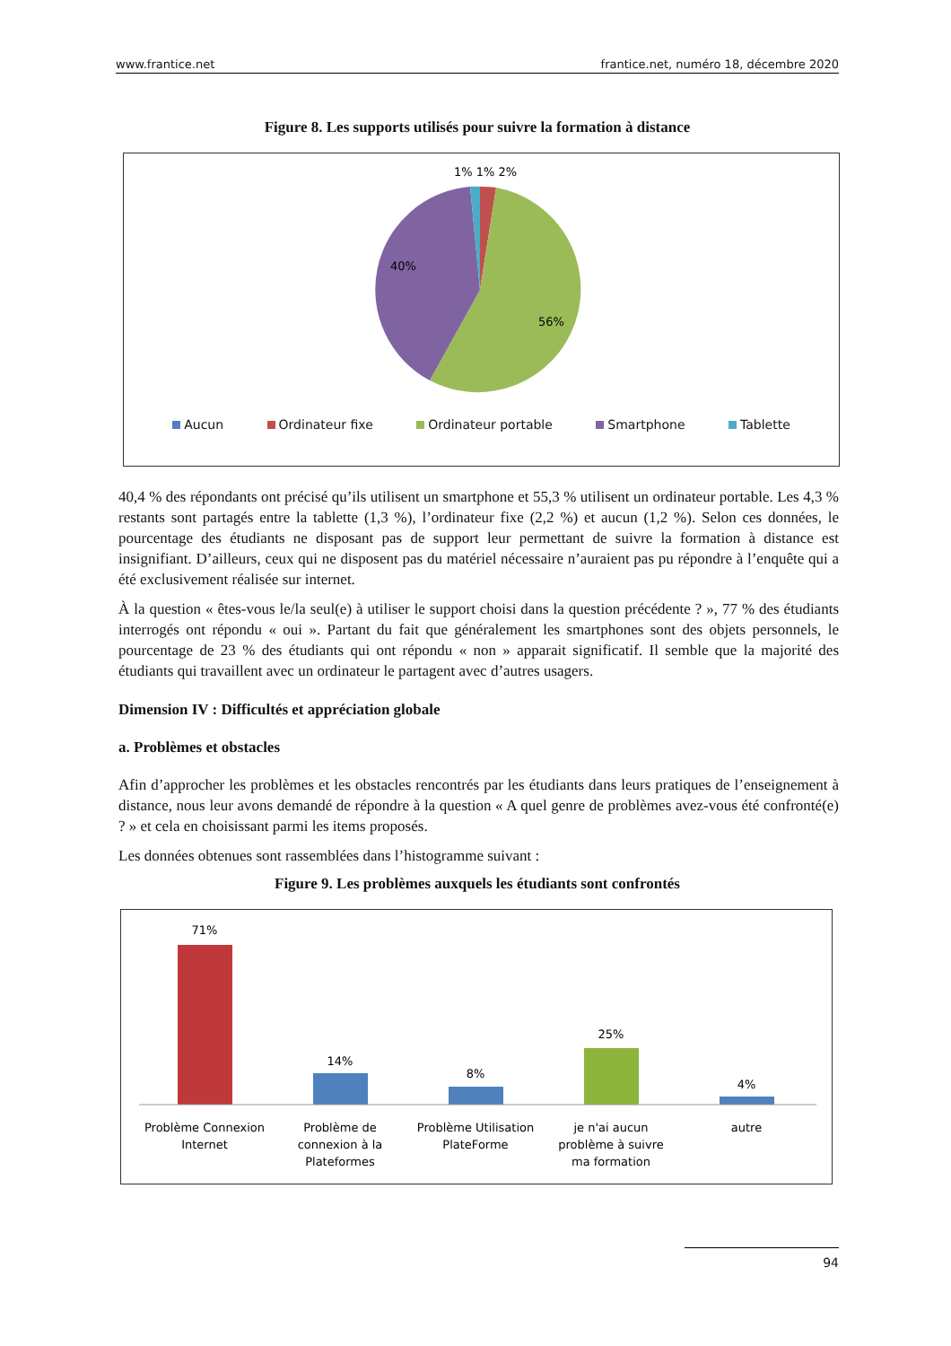www.frantice.net frantice.net, numéro 18, décembre 2020
Figure 8. Les supports utilisés pour suivre la formation à distance
1% 1% 2%
40%
56%
Aucun Ordinateur fixe Ordinateur portable Smartphone Tablette
40,4 % des répondants ont précisé qu’ils utilisent un smartphone et 55,3 % utilisent un ordinateur portable. Les 4,3 % restants sont partagés entre la tablette (1,3 %), l’ordinateur fixe (2,2 %) et aucun (1,2 %). Selon ces données, le pourcentage des étudiants ne disposant pas de support leur permettant de suivre la formation à distance est insignifiant. D’ailleurs, ceux qui ne disposent pas du matériel nécessaire n’auraient pas pu répondre à l’enquête qui a été exclusivement réalisée sur internet.
À la question « êtes-vous le/la seul(e) à utiliser le support choisi dans la question précédente ? », 77 % des étudiants interrogés ont répondu « oui ». Partant du fait que généralement les smartphones sont des objets personnels, le pourcentage de 23 % des étudiants qui ont répondu « non » apparait significatif. Il semble que la majorité des étudiants qui travaillent avec un ordinateur le partagent avec d’autres usagers.
Dimension IV : Difficultés et appréciation globale
a. Problèmes et obstacles
Afin d’approcher les problèmes et les obstacles rencontrés par les étudiants dans leurs pratiques de l’enseignement à distance, nous leur avons demandé de répondre à la question « A quel genre de problèmes avez-vous été confronté(e) ? » et cela en choisissant parmi les items proposés.
Les données obtenues sont rassemblées dans l’histogramme suivant :
Figure 9. Les problèmes auxquels les étudiants sont confrontés
71%
14%
8%
25%
4%
Problème Connexion
Internet
Problème de
connexion à la
Plateformes
Problème Utilisation
PlateForme
je n'ai aucun
problème à suivre
ma formation
autre
94